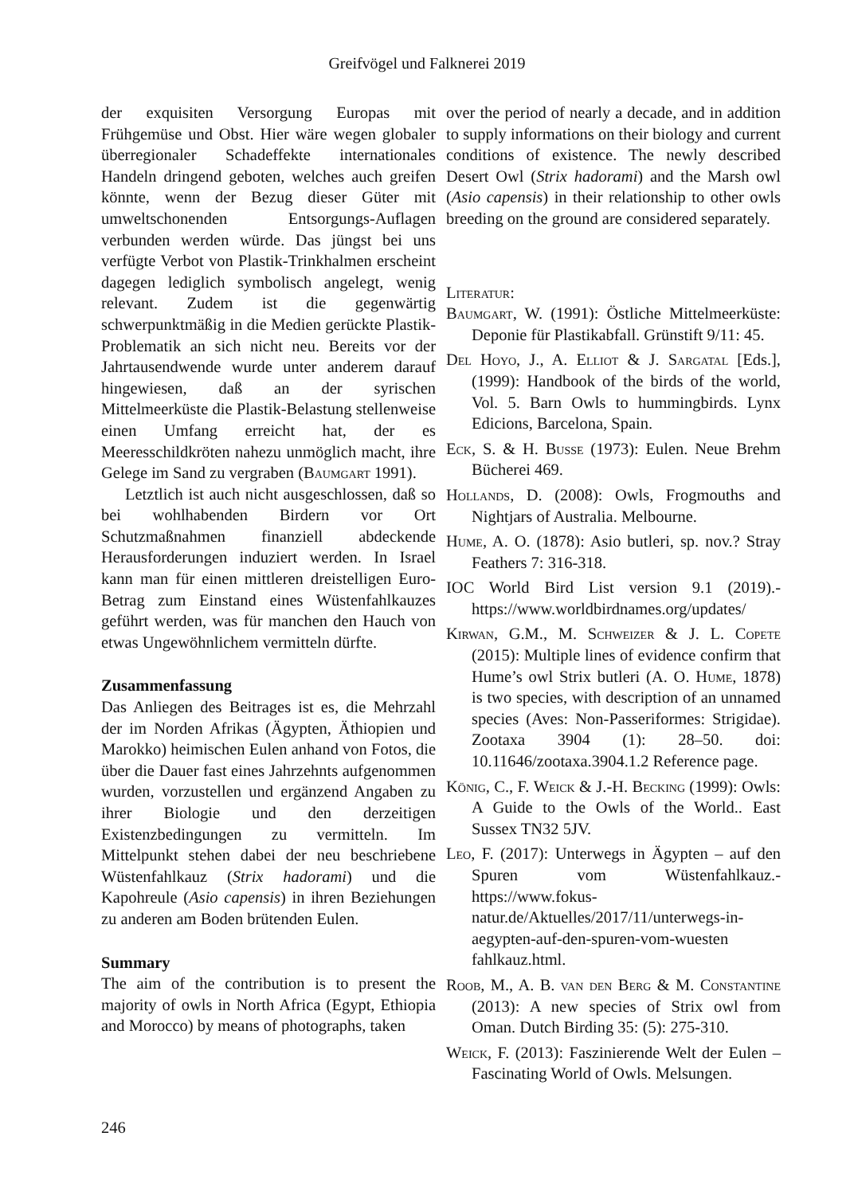Greifvögel und Falknerei 2019
der exquisiten Versorgung Europas mit Frühgemüse und Obst. Hier wäre wegen globaler überregionaler Schadeffekte internationales Handeln dringend geboten, welches auch greifen könnte, wenn der Bezug dieser Güter mit umweltschonenden Entsorgungs-Auflagen verbunden werden würde. Das jüngst bei uns verfügte Verbot von Plastik-Trinkhalmen erscheint dagegen lediglich symbolisch angelegt, wenig relevant. Zudem ist die gegenwärtig schwerpunktmäßig in die Medien gerückte Plastik-Problematik an sich nicht neu. Bereits vor der Jahrtausendwende wurde unter anderem darauf hingewiesen, daß an der syrischen Mittelmeerküste die Plastik-Belastung stellenweise einen Umfang erreicht hat, der es Meeresschildkröten nahezu unmöglich macht, ihre Gelege im Sand zu vergraben (Baumgart 1991).
Letztlich ist auch nicht ausgeschlossen, daß so bei wohlhabenden Birdern vor Ort Schutzmaßnahmen finanziell abdeckende Herausforderungen induziert werden. In Israel kann man für einen mittleren dreistelligen Euro-Betrag zum Einstand eines Wüstenfahlkauzes geführt werden, was für manchen den Hauch von etwas Ungewöhnlichem vermitteln dürfte.
Zusammenfassung
Das Anliegen des Beitrages ist es, die Mehrzahl der im Norden Afrikas (Ägypten, Äthiopien und Marokko) heimischen Eulen anhand von Fotos, die über die Dauer fast eines Jahrzehnts aufgenommen wurden, vorzustellen und ergänzend Angaben zu ihrer Biologie und den derzeitigen Existenzbedingungen zu vermitteln. Im Mittelpunkt stehen dabei der neu beschriebene Wüstenfahlkauz (Strix hadorami) und die Kapohreule (Asio capensis) in ihren Beziehungen zu anderen am Boden brütenden Eulen.
Summary
The aim of the contribution is to present the majority of owls in North Africa (Egypt, Ethiopia and Morocco) by means of photographs, taken
over the period of nearly a decade, and in addition to supply informations on their biology and current conditions of existence. The newly described Desert Owl (Strix hadorami) and the Marsh owl (Asio capensis) in their relationship to other owls breeding on the ground are considered separately.
Literatur:
Baumgart, W. (1991): Östliche Mittelmeerküste: Deponie für Plastikabfall. Grünstift 9/11: 45.
Del Hoyo, J., A. Elliot & J. Sargatal [Eds.], (1999): Handbook of the birds of the world, Vol. 5. Barn Owls to hummingbirds. Lynx Edicions, Barcelona, Spain.
Eck, S. & H. Busse (1973): Eulen. Neue Brehm Bücherei 469.
Hollands, D. (2008): Owls, Frogmouths and Nightjars of Australia. Melbourne.
Hume, A. O. (1878): Asio butleri, sp. nov.? Stray Feathers 7: 316-318.
IOC World Bird List version 9.1 (2019).- https://www.worldbirdnames.org/updates/
Kirwan, G.M., M. Schweizer & J. L. Copete (2015): Multiple lines of evidence confirm that Hume’s owl Strix butleri (A. O. Hume, 1878) is two species, with description of an unnamed species (Aves: Non-Passeriformes: Strigidae). Zootaxa 3904 (1): 28–50. doi: 10.11646/zootaxa.3904.1.2 Reference page.
König, C., F. Weick & J.-H. Becking (1999): Owls: A Guide to the Owls of the World.. East Sussex TN32 5JV.
Leo, F. (2017): Unterwegs in Ägypten – auf den Spuren vom Wüstenfahlkauz.- https://www.fokus-natur.de/Aktuelles/2017/11/unterwegs-in-aegypten-auf-den-spuren-vom-wuesten fahlkauz.html.
Roob, M., A. B. van den Berg & M. Constantine (2013): A new species of Strix owl from Oman. Dutch Birding 35: (5): 275-310.
Weick, F. (2013): Faszinierende Welt der Eulen – Fascinating World of Owls. Melsungen.
246